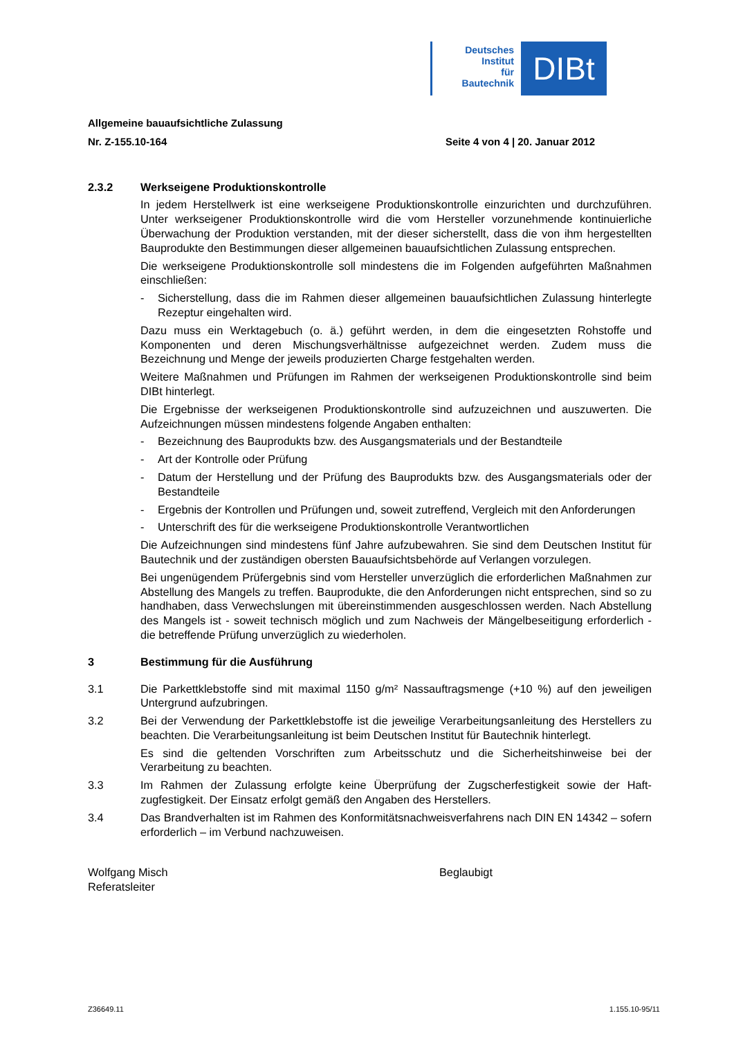Deutsches
Institut
für
Bautechnik
DIBt
Allgemeine bauaufsichtliche Zulassung
Nr. Z-155.10-164 Seite 4 von 4 | 20. Januar 2012
2.3.2 Werkseigene Produktionskontrolle
In jedem Herstellwerk ist eine werkseigene Produktionskontrolle einzurichten und durchzu­führen. Unter werkseigener Produktionskontrolle wird die vom Hersteller vorzunehmende kontinuierliche Überwachung der Produktion verstanden, mit der dieser sicherstellt, dass die von ihm hergestellten Bauprodukte den Bestimmungen dieser allgemeinen bauaufsichtlichen Zulassung entsprechen.
Die werkseigene Produktionskontrolle soll mindestens die im Folgenden aufgeführten Maß­nahmen einschließen:
- Sicherstellung, dass die im Rahmen dieser allgemeinen bauaufsichtlichen Zulassung hinterlegte Rezeptur eingehalten wird.
Dazu muss ein Werktagebuch (o. ä.) geführt werden, in dem die eingesetzten Rohstoffe und Komponenten und deren Mischungsverhältnisse aufgezeichnet werden. Zudem muss die Bezeichnung und Menge der jeweils produzierten Charge festgehalten werden.
Weitere Maßnahmen und Prüfungen im Rahmen der werkseigenen Produktionskontrolle sind beim DIBt hinterlegt.
Die Ergebnisse der werkseigenen Produktionskontrolle sind aufzuzeichnen und auszu­werten. Die Aufzeichnungen müssen mindestens folgende Angaben enthalten:
- Bezeichnung des Bauprodukts bzw. des Ausgangsmaterials und der Bestandteile
- Art der Kontrolle oder Prüfung
- Datum der Herstellung und der Prüfung des Bauprodukts bzw. des Ausgangsmaterials oder der Bestandteile
- Ergebnis der Kontrollen und Prüfungen und, soweit zutreffend, Vergleich mit den Anfor­derungen
- Unterschrift des für die werkseigene Produktionskontrolle Verantwortlichen
Die Aufzeichnungen sind mindestens fünf Jahre aufzubewahren. Sie sind dem Deutschen Institut für Bautechnik und der zuständigen obersten Bauaufsichtsbehörde auf Verlangen vorzulegen.
Bei ungenügendem Prüfergebnis sind vom Hersteller unverzüglich die erforderlichen Maß­nahmen zur Abstellung des Mangels zu treffen. Bauprodukte, die den Anforderungen nicht entsprechen, sind so zu handhaben, dass Verwechslungen mit übereinstimmenden ausge­schlossen werden. Nach Abstellung des Mangels ist - soweit technisch möglich und zum Nachweis der Mängelbeseitigung erforderlich - die betreffende Prüfung unverzüglich zu wiederholen.
3 Bestimmung für die Ausführung
3.1 Die Parkettklebstoffe sind mit maximal 1150 g/m² Nassauftragsmenge (+10 %) auf den jeweiligen Untergrund aufzubringen.
3.2 Bei der Verwendung der Parkettklebstoffe ist die jeweilige Verarbeitungsanleitung des Her­stellers zu beachten. Die Verarbeitungsanleitung ist beim Deutschen Institut für Bautechnik hinterlegt.
Es sind die geltenden Vorschriften zum Arbeitsschutz und die Sicherheitshinweise bei der Verarbeitung zu beachten.
3.3 Im Rahmen der Zulassung erfolgte keine Überprüfung der Zugscherfestigkeit sowie der Haft­zugfestigkeit. Der Einsatz erfolgt gemäß den Angaben des Herstellers.
3.4 Das Brandverhalten ist im Rahmen des Konformitätsnachweisverfahrens nach DIN EN 14342 – sofern erforderlich – im Verbund nachzuweisen.
Wolfgang Misch
Referatsleiter
Beglaubigt
Z36649.11 1.155.10-95/11